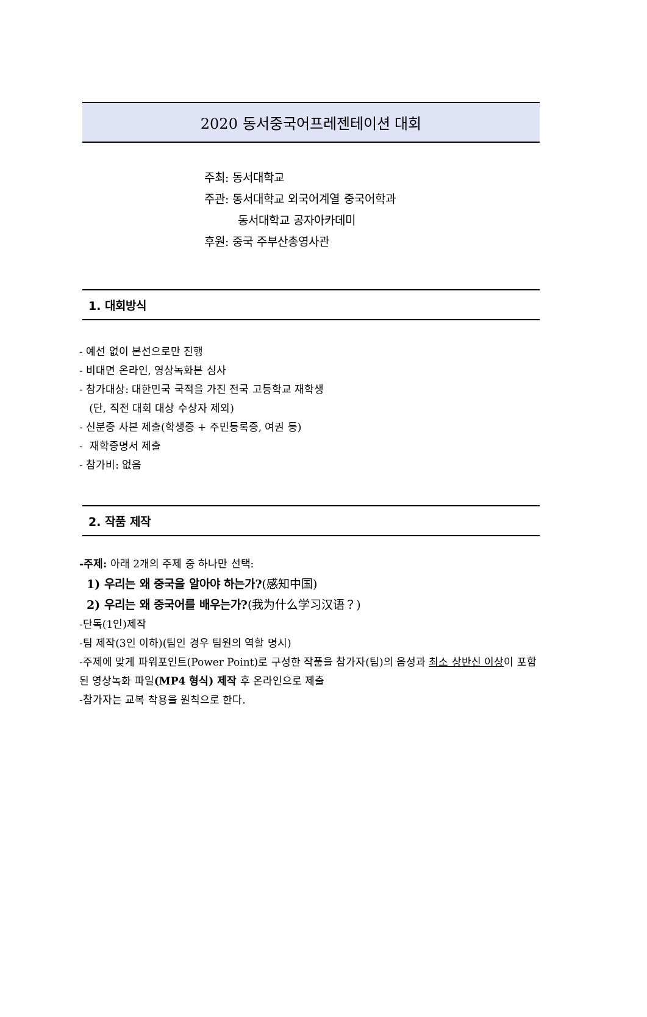2020 동서중국어프레젠테이션 대회
주최: 동서대학교
주관: 동서대학교 외국어계열 중국어학과
동서대학교 공자아카데미
후원: 중국 주부산총영사관
1. 대회방식
- 예선 없이 본선으로만 진행
- 비대면 온라인, 영상녹화본 심사
- 참가대상: 대한민국 국적을 가진 전국 고등학교 재학생
(단, 직전 대회 대상 수상자 제외)
- 신분증 사본 제출(학생증 + 주민등록증, 여권 등)
- 재학증명서 제출
- 참가비: 없음
2. 작품 제작
-주제: 아래 2개의 주제 중 하나만 선택:
1) 우리는 왜 중국을 알아야 하는가?(感知中国)
2) 우리는 왜 중국어를 배우는가?(我为什么学习汉语？)
-단독(1인)제작
-팀 제작(3인 이하)(팀인 경우 팀원의 역할 명시)
-주제에 맞게 파워포인트(Power Point)로 구성한 작품을 참가자(팀)의 음성과 최소 상반신 이상이 포함된 영상녹화 파일(MP4 형식) 제작 후 온라인으로 제출
-참가자는 교복 착용을 원칙으로 한다.